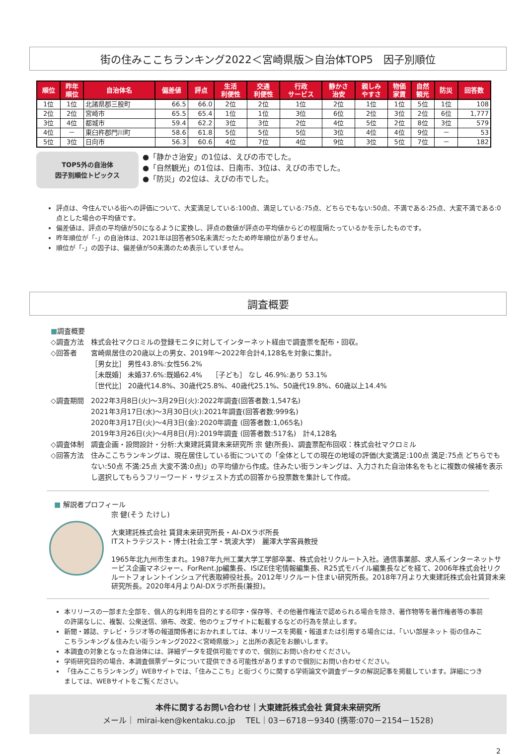街の住みここちランキング2022＜宮崎県版＞自治体TOP5　因子別順位
| 順位 | 昨年 順位 | 自治体名 | 偏差値 | 評点 | 生活 利便性 | 交通 利便性 | 行政 サービス | 静かさ 治安 | 親しみ やすさ | 物価 家賃 | 自然 観光 | 防災 | 回答数 |
| --- | --- | --- | --- | --- | --- | --- | --- | --- | --- | --- | --- | --- | --- |
| 1位 | 1位 | 北諸県郡三股町 | 66.5 | 66.0 | 2位 | 2位 | 1位 | 2位 | 1位 | 1位 | 5位 | 1位 | 108 |
| 2位 | 2位 | 宮崎市 | 65.5 | 65.4 | 1位 | 1位 | 3位 | 6位 | 2位 | 3位 | 2位 | 6位 | 1,777 |
| 3位 | 4位 | 都城市 | 59.4 | 62.2 | 3位 | 3位 | 2位 | 4位 | 5位 | 2位 | 8位 | 3位 | 579 |
| 4位 | － | 東臼杵郡門川町 | 58.6 | 61.8 | 5位 | 5位 | 5位 | 3位 | 4位 | 4位 | 9位 | － | 53 |
| 5位 | 3位 | 日向市 | 56.3 | 60.6 | 4位 | 7位 | 4位 | 9位 | 3位 | 5位 | 7位 | － | 182 |
TOP5外の自治体
因子別順位トピックス
●「静かさ治安」の1位は、えびの市でした。
●「自然観光」の1位は、日南市、3位は、えびの市でした。
●「防災」の2位は、えびの市でした。
評点は、今住んでいる街への評価について、大変満足している:100点、満足している:75点、どちらでもない:50点、不満である:25点、大変不満である:0点とした場合の平均値です。
偏差値は、評点の平均値が50になるように変換し、評点の数値が評点の平均値からどの程度隔たっているかを示したものです。
昨年順位が「-」の自治体は、2021年は回答者50名未満だったため昨年順位がありません。
順位が「-」の因子は、偏差値が50未満のため表示していません。
調査概要
■調査概要
◇調査方法 株式会社マクロミルの登録モニタに対してインターネット経由で調査票を配布・回収。
◇回答者 宮崎県居住の20歳以上の男女、2019年～2022年合計4,128名を対象に集計。
［男女比］ 男性43.8%:女性56.2%
［未既婚］ 未婚37.6%:既婚62.4%　 ［子ども］ なし 46.9%:あり 53.1%
［世代比］ 20歳代14.8%、30歳代25.8%、40歳代25.1%、50歳代19.8%、60歳以上14.4%
◇調査期間 2022年3月8日(火)～3月29日(火):2022年調査(回答者数:1,547名)
2021年3月17日(水)～3月30日(火):2021年調査(回答者数:999名)
2020年3月17日(火)～4月3日(金):2020年調査 (回答者数:1,065名)
2019年3月26日(火)～4月8日(月):2019年調査 (回答者数:517名)　計4,128名
◇調査体制 調査企画・設問設計・分析:大東建託賃貸未来研究所 宗 健(所長)、調査票配布回収：株式会社マクロミル
◇回答方法 住みここちランキングは、現在居住している街についての「全体としての現在の地域の評価(大変満足:100点 満足:75点 どちらでもない:50点 不満:25点 大変不満:0点)」の平均値から作成。住みたい街ランキングは、入力された自治体名をもとに複数の候補を表示し選択してもらうフリーワード・サジェスト方式の回答から投票数を集計して作成。
■ 解説者プロフィール
宗 健(そう たけし)
大東建託株式会社 賃貸未来研究所長・AI-DXラボ所長
ITストラテジスト・博士(社会工学・筑波大学)　麗澤大学客員教授
1965年北九州市生まれ。1987年九州工業大学工学部卒業、株式会社リクルート入社。通信事業部、求人系インターネットサービス企画マネジャー、ForRent.Jp編集長、ISIZE住宅情報編集長、R25式モバイル編集長などを経て、2006年株式会社リクルートフォレントインシュア代表取締役社長。2012年リクルート住まい研究所長。2018年7月より大東建託株式会社賃貸未来研究所長。2020年4月よりAI-DXラボ所長(兼担)。
本リリースの一部また全部を、個人的な利用を目的とする印字・保存等、その他著作権法で認められる場合を除き、著作物等を著作権者等の事前の許諾なしに、複製、公衆送信、頒布、改変、他のウェブサイトに転載するなどの行為を禁止します。
新聞・雑誌、テレビ・ラジオ等の報道関係者におかれましては、本リリースを掲載・報道または引用する場合には、「いい部屋ネット 街の住みここちランキング＆住みたい街ランキング2022＜宮崎県版＞」と出所の表記をお願いします。
本調査の対象となった自治体には、詳細データを提供可能ですので、個別にお問い合わせください。
学術研究目的の場合、本調査個票データについて提供できる可能性がありますので個別にお問い合わせください。
「住みここちランキング」WEBサイトでは、「住みここち」と街づくりに関する学術論文や調査データの解説記事を掲載しています。詳細につきましては、WEBサイトをご覧ください。
本件に関するお問い合わせ｜大東建託株式会社 賃貸未来研究所
メール｜ mirai-ken@kentaku.co.jp　 TEL｜03－6718－9340 (携帯:070－2154－1528)
2